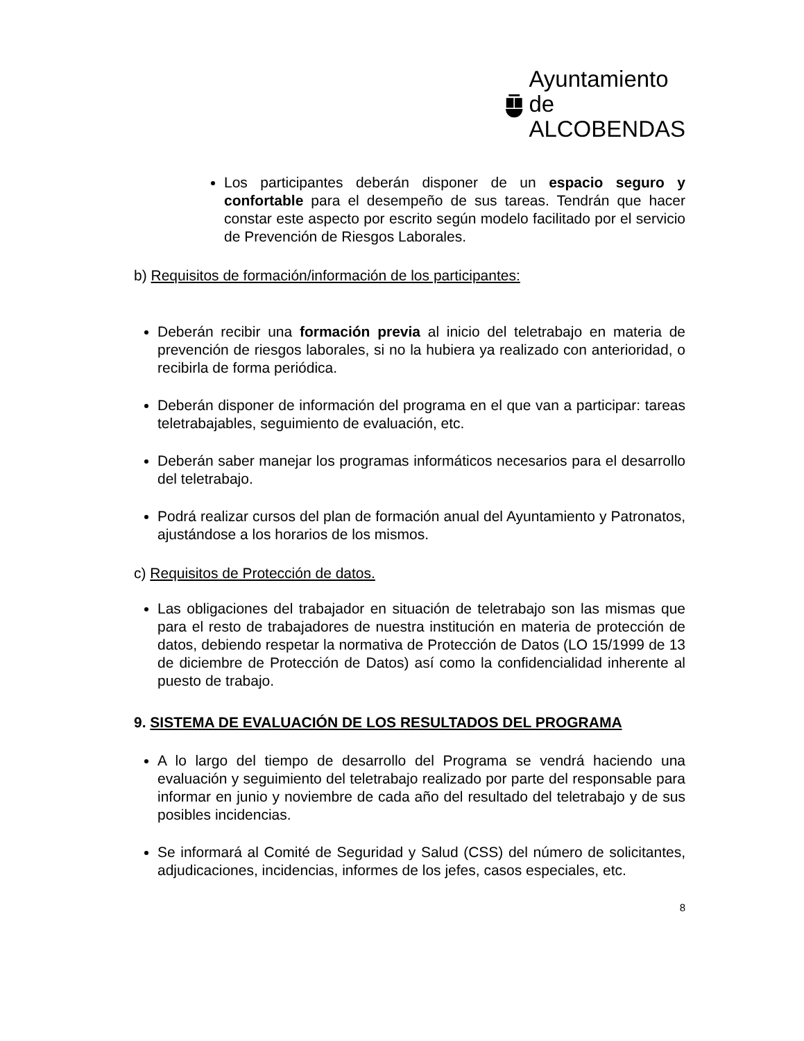Ayuntamiento de
ALCOBENDAS
Los participantes deberán disponer de un espacio seguro y confortable para el desempeño de sus tareas. Tendrán que hacer constar este aspecto por escrito según modelo facilitado por el servicio de Prevención de Riesgos Laborales.
b) Requisitos de formación/información de los participantes:
Deberán recibir una formación previa al inicio del teletrabajo en materia de prevención de riesgos laborales, si no la hubiera ya realizado con anterioridad, o recibirla de forma periódica.
Deberán disponer de información del programa en el que van a participar: tareas teletrabajables, seguimiento de evaluación, etc.
Deberán saber manejar los programas informáticos necesarios para el desarrollo del teletrabajo.
Podrá realizar cursos del plan de formación anual del Ayuntamiento y Patronatos, ajustándose a los horarios de los mismos.
c) Requisitos de Protección de datos.
Las obligaciones del trabajador en situación de teletrabajo son las mismas que para el resto de trabajadores de nuestra institución en materia de protección de datos, debiendo respetar la normativa de Protección de Datos (LO 15/1999 de 13 de diciembre de Protección de Datos) así como la confidencialidad inherente al puesto de trabajo.
9. SISTEMA DE EVALUACIÓN DE LOS RESULTADOS DEL PROGRAMA
A lo largo del tiempo de desarrollo del Programa se vendrá haciendo una evaluación y seguimiento del teletrabajo realizado por parte del responsable para informar en junio y noviembre de cada año del resultado del teletrabajo y de sus posibles incidencias.
Se informará al Comité de Seguridad y Salud (CSS) del número de solicitantes, adjudicaciones, incidencias, informes de los jefes, casos especiales, etc.
8